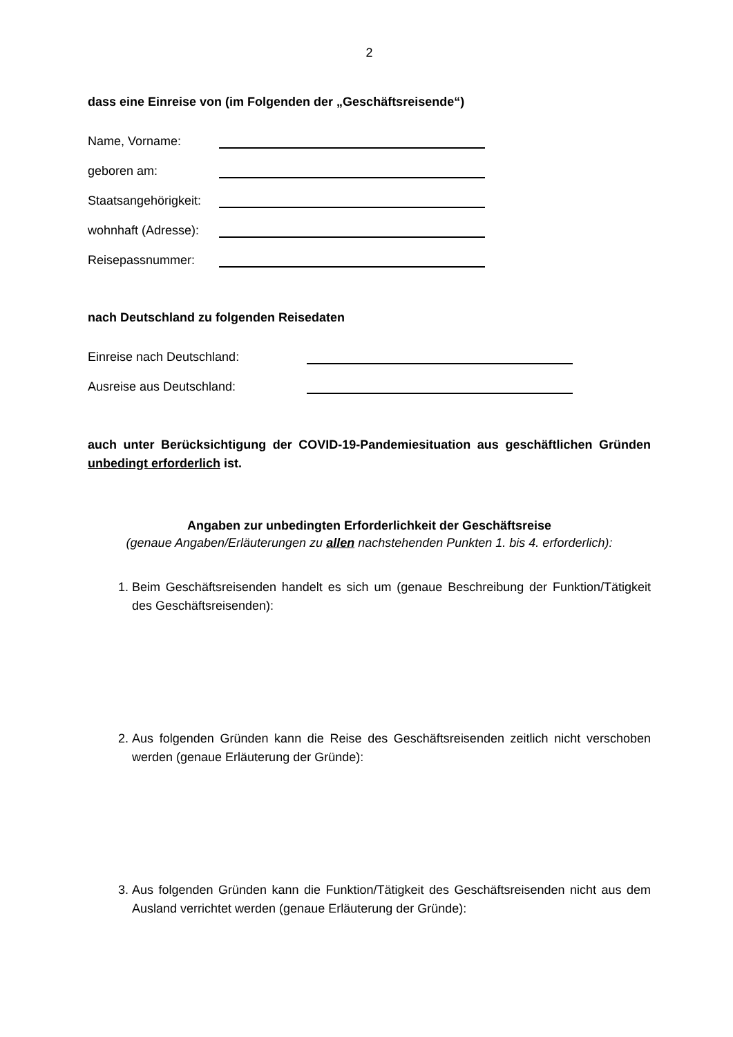2
dass eine Einreise von (im Folgenden der „Geschäftsreisende“)
Name, Vorname:
geboren am:
Staatsangehörigkeit:
wohnhaft (Adresse):
Reisepassnummer:
nach Deutschland zu folgenden Reisedaten
Einreise nach Deutschland:
Ausreise aus Deutschland:
auch unter Berücksichtigung der COVID-19-Pandemiesituation aus geschäftlichen Gründen unbedingt erforderlich ist.
Angaben zur unbedingten Erforderlichkeit der Geschäftsreise
(genaue Angaben/Erläuterungen zu allen nachstehenden Punkten 1. bis 4. erforderlich):
1. Beim Geschäftsreisenden handelt es sich um (genaue Beschreibung der Funktion/Tätigkeit des Geschäftsreisenden):
2. Aus folgenden Gründen kann die Reise des Geschäftsreisenden zeitlich nicht verschoben werden (genaue Erläuterung der Gründe):
3. Aus folgenden Gründen kann die Funktion/Tätigkeit des Geschäftsreisenden nicht aus dem Ausland verrichtet werden (genaue Erläuterung der Gründe):